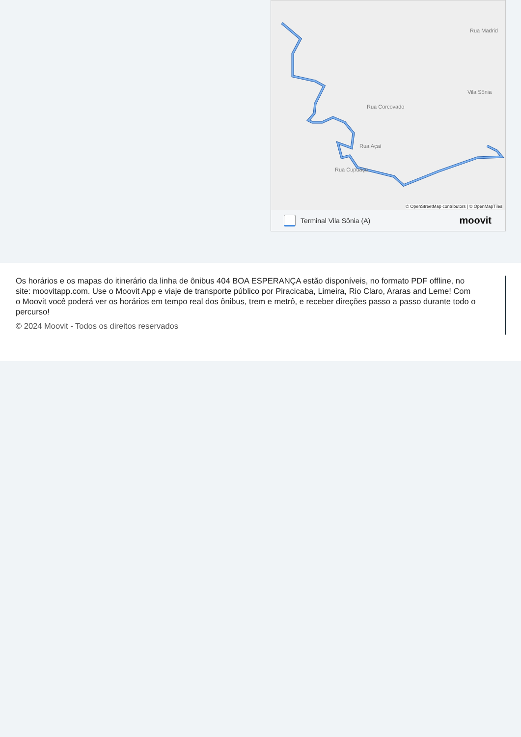Vila Sônia
Rua Madrid
Rua Corcovado
Rua Cupuaçu
Rua Açaí
© OpenStreetMap contributors | © OpenMapTiles
Terminal Vila Sônia (A) moovit
Os horários e os mapas do itinerário da linha de ônibus 404 BOA ESPERANÇA estão disponíveis, no formato PDF offline, no site: moovitapp.com. Use o Moovit App e viaje de transporte público por Piracicaba, Limeira, Rio Claro, Araras and Leme! Com o Moovit você poderá ver os horários em tempo real dos ônibus, trem e metrô, e receber direções passo a passo durante todo o percurso!
© 2024 Moovit - Todos os direitos reservados